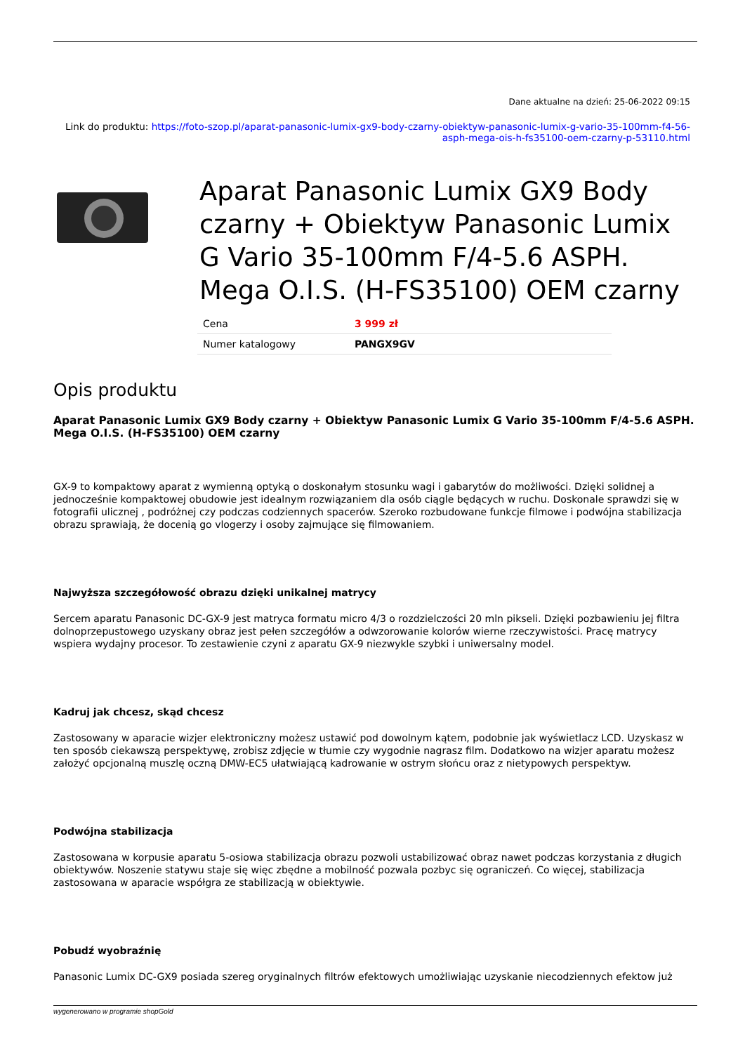Dane aktualne na dzień: 25-06-2022 09:15
Link do produktu: https://foto-szop.pl/aparat-panasonic-lumix-gx9-body-czarny-obiektyw-panasonic-lumix-g-vario-35-100mm-f4-56-asph-mega-ois-h-fs35100-oem-czarny-p-53110.html
Aparat Panasonic Lumix GX9 Body czarny + Obiektyw Panasonic Lumix G Vario 35-100mm F/4-5.6 ASPH. Mega O.I.S. (H-FS35100) OEM czarny
| Cena | 3 999 zł |
| Numer katalogowy | PANGX9GV |
Opis produktu
Aparat Panasonic Lumix GX9 Body czarny + Obiektyw Panasonic Lumix G Vario 35-100mm F/4-5.6 ASPH. Mega O.I.S. (H-FS35100) OEM czarny
GX-9 to kompaktowy aparat z wymienną optyką o doskonałym stosunku wagi i gabarytów do możliwości. Dzięki solidnej a jednocześnie kompaktowej obudowie jest idealnym rozwiązaniem dla osób ciągle będących w ruchu. Doskonale sprawdzi się w fotografii ulicznej , podróżnej czy podczas codziennych spacerów. Szeroko rozbudowane funkcje filmowe i podwójna stabilizacja obrazu sprawiają, że docenią go vlogerzy i osoby zajmujące się filmowaniem.
Najwyższa szczegółowość obrazu dzięki unikalnej matrycy
Sercem aparatu Panasonic DC-GX-9 jest matryca formatu micro 4/3 o rozdzielczości 20 mln pikseli. Dzięki pozbawieniu jej filtra dolnoprzepustowego uzyskany obraz jest pełen szczegółów a odwzorowanie kolorów wierne rzeczywistości. Pracę matrycy wspiera wydajny procesor. To zestawienie czyni z aparatu GX-9 niezwykle szybki i uniwersalny model.
Kadruj jak chcesz, skąd chcesz
Zastosowany w aparacie wizjer elektroniczny możesz ustawić pod dowolnym kątem, podobnie jak wyświetlacz LCD. Uzyskasz w ten sposób ciekawszą perspektywę, zrobisz zdjęcie w tłumie czy wygodnie nagrasz film. Dodatkowo na wizjer aparatu możesz założyć opcjonalną muszlę oczną DMW-EC5 ułatwiającą kadrowanie w ostrym słońcu oraz z nietypowych perspektyw.
Podwójna stabilizacja
Zastosowana w korpusie aparatu 5-osiowa stabilizacja obrazu pozwoli ustabilizować obraz nawet podczas korzystania z długich obiektywów. Noszenie statywu staje się więc zbędne a mobilność pozwala pozbyc się ograniczeń. Co więcej, stabilizacja zastosowana w aparacie współgra ze stabilizacją w obiektywie.
Pobudź wyobraźnię
Panasonic Lumix DC-GX9 posiada szereg oryginalnych filtrów efektowych umożliwiając uzyskanie niecodziennych efektow już
wygenerowano w programie shopGold